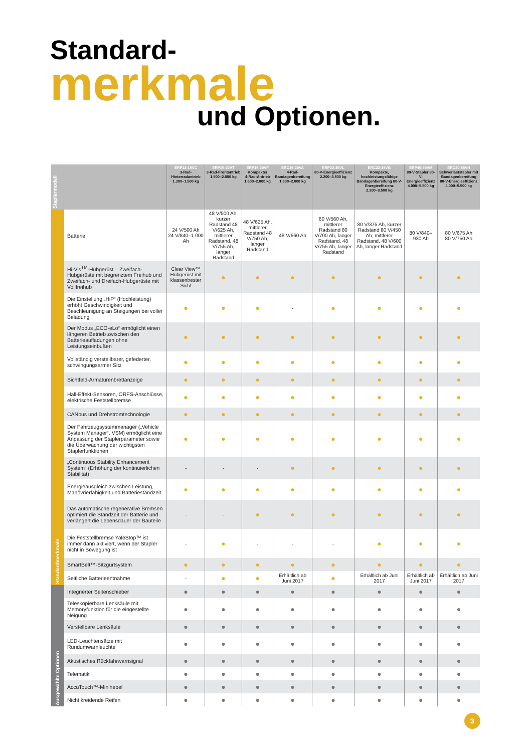Standard-
merkmale
und Optionen.
| Staplermodell | | ERP13-15VC 3-Rad-Hinterradantrieb 1.300–1.500 kg | ERP15-20VT 3-Rad-Frontantrieb 1.500–2.000 kg | ERP16-20VF Kompakter 4-Rad-Antrieb 1.600–2.000 kg | ERC16-20VA 4-Rad-Bandagenbereifung 1.600–2.000 kg | ERP22-35VL 80-V-Energieeffizienz 2.200–3.500 kg | ERC22-35VG Kompakte, hochleistungsfähige Bandagenbereifung 80-V-Energieeffizienz 2.200–3.500 kg | ERP40-55VM 80-V-Stapler 80-V-Energieeffizienz 4.000–5.500 kg | ERC40-55VH Schwerlaststapler mit Bandagenbereifung 80-V-Energieeffizienz 4.000–5.500 kg |
| --- | --- | --- | --- | --- | --- | --- | --- | --- | --- |
| Standardmerkmale | Batterie | 24 V/500 Ah 24 V/840–1.000 Ah | 48 V/500 Ah, kurzer Radstand 48 V/625 Ah, mittlerer Radstand, 48 V/755 Ah, langer Radstand | 48 V/625 Ah, mittlerer Radstand 48 V/750 Ah, langer Radstand | 48 V/660 Ah | 80 V/560 Ah, mittlerer Radstand 80 V/700 Ah, langer Radstand, 48 V/755 Ah, langer Radstand | 80 V/375 Ah, kurzer Radstand 80 V/450 Ah, mittlerer Radstand, 48 V/600 Ah, langer Radstand | 80 V/840–930 Ah | 80 V/675 Ah 80 V/750 Ah |
| | Hi-Vis<sup>TM</sup>-Hubgerüst – Zweifach-Hubgerüste mit begrenztem Freihub und Zweifach- und Dreifach-Hubgerüste mit Vollfreihub | Clear View™ Hubgerüst mit klassenbester Sicht | ● | ● | ● | ● | ● | ● | ● |
| | Die Einstellung „HiP“ (Hochleistung) erhöht Geschwindigkeit und Beschleunigung an Steigungen bei voller Beladung | ● | ● | ● | - | ● | ● | ● | ● |
| | Der Modus „ECO-eLo“ ermöglicht einen längeren Betrieb zwischen den Batterieaufladungen ohne Leistungseinbußen | ● | ● | ● | ● | ● | ● | ● | ● |
| | Vollständig verstellbarer, gefederter, schwingungsarmer Sitz | ● | ● | ● | ● | ● | ● | ● | ● |
| | Sichtfeld-Armaturenbrettanzeige | ● | ● | ● | ● | ● | ● | ● | ● |
| | Hall-Effekt-Sensoren, ORFS-Anschlüsse, elektrische Feststellbremse | ● | ● | ● | ● | ● | ● | ● | ● |
| | CANbus und Drehstromtechnologie | ● | ● | ● | ● | ● | ● | ● | ● |
| | Der Fahrzeugsystemmanager („Vehicle System Manager“, VSM) ermöglicht eine Anpassung der Staplerparameter sowie die Überwachung der wichtigsten Staplerfunktionen | ● | ● | ● | ● | ● | ● | ● | ● |
| | „Continuous Stability Enhancement System“ (Erhöhung der kontinuierlichen Stabilität) | - | - | - | ● | ● | ● | ● | ● |
| | Energieausgleich zwischen Leistung, Manövrierfähigkeit und Batteriestandzeit | ● | ● | ● | ● | ● | ● | ● | ● |
| | Das automatische regenerative Bremsen optimiert die Standzeit der Batterie und verlängert die Lebensdauer der Bauteile | - | - | ● | ● | ● | ● | ● | ● |
| | Die Feststellbremse YaleStop™ ist immer dann aktiviert, wenn der Stapler nicht in Bewegung ist | - | ● | - | - | - | ● | ● | ● |
| | SmartBelt™-Sitzgurtsystem | ● | ● | ● | ● | ● | ● | ● | ● |
| | Seitliche Batterieentnahme | - | ● | ● | Erhältlich ab Juni 2017 | ● | Erhältlich ab Juni 2017 | Erhältlich ab Juni 2017 | Erhältlich ab Juni 2017 |
| Ausgewählte Optionen | Integrierter Seitenschieber | ● | ● | ● | ● | ● | ● | ● | ● |
| | Teleskopierbare Lenksäule mit Memoryfunktion für die eingestellte Neigung | ● | ● | ● | ● | ● | ● | ● | ● |
| | Verstellbare Lenksäule | ● | ● | ● | ● | ● | ● | ● | ● |
| | LED-Leuchtensätze mit Rundumwarnleuchte | ● | ● | ● | ● | ● | ● | ● | ● |
| | Akustisches Rückfahrwarnsignal | ● | ● | ● | ● | ● | ● | ● | ● |
| | Telematik | ● | ● | ● | ● | ● | ● | ● | ● |
| | AccuTouch™-Minihebel | ● | ● | ● | ● | ● | ● | ● | ● |
| | Nicht kreidende Reifen | ● | ● | ● | ● | ● | ● | ● | ● |
3